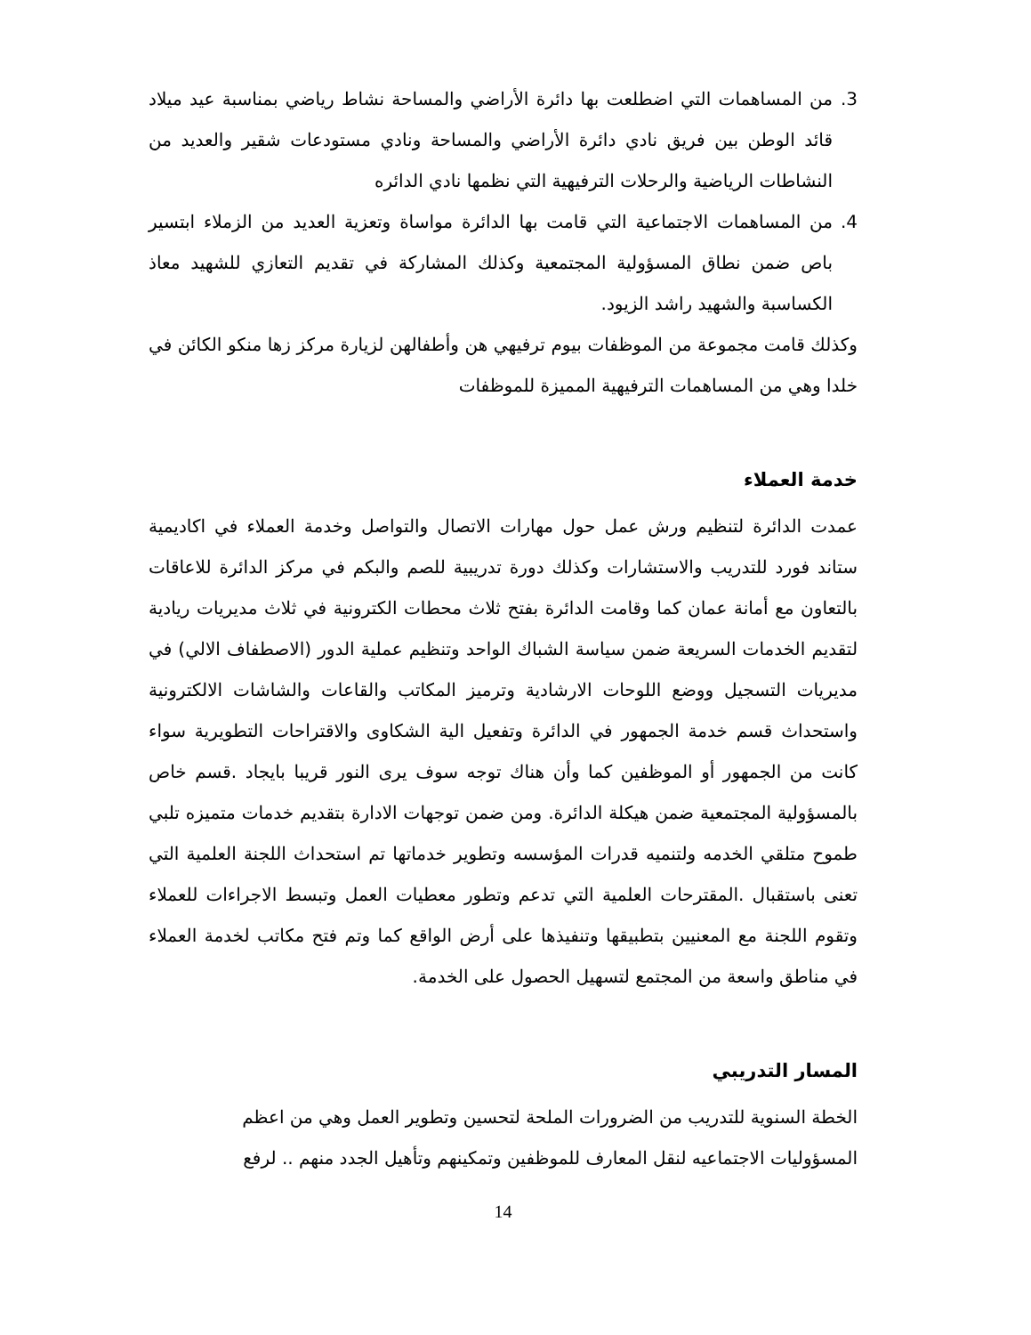3. من المساهمات التي اضطلعت بها دائرة الأراضي والمساحة نشاط رياضي بمناسبة عيد ميلاد قائد الوطن بين فريق نادي دائرة الأراضي والمساحة ونادي مستودعات شقير والعديد من النشاطات الرياضية والرحلات الترفيهية التي نظمها نادي الدائره
4. من المساهمات الاجتماعية التي قامت بها الدائرة مواساة وتعزية العديد من الزملاء ابتسير باص ضمن نطاق المسؤولية المجتمعية وكذلك المشاركة في تقديم التعازي للشهيد معاذ الكساسبة والشهيد راشد الزيود.
وكذلك قامت مجموعة من الموظفات بيوم ترفيهي هن وأطفالهن لزيارة مركز زها منكو الكائن في خلدا وهي من المساهمات الترفيهية المميزة للموظفات
خدمة العملاء
عمدت الدائرة لتنظيم ورش عمل حول مهارات الاتصال والتواصل وخدمة العملاء في اكاديمية ستاند فورد للتدريب والاستشارات وكذلك دورة تدريبية للصم والبكم في مركز الدائرة للاعاقات بالتعاون مع أمانة عمان كما وقامت الدائرة بفتح ثلاث محطات الكترونية في ثلاث مديريات ريادية لتقديم الخدمات السريعة ضمن سياسة الشباك الواحد وتنظيم عملية الدور (الاصطفاف الالي) في مديريات التسجيل ووضع اللوحات الارشادية وترميز المكاتب والقاعات والشاشات الالكترونية واستحداث قسم خدمة الجمهور في الدائرة وتفعيل الية الشكاوى والاقتراحات التطويرية سواء كانت من الجمهور أو الموظفين كما وأن هناك توجه سوف يرى النور قريبا بايجاد .قسم خاص بالمسؤولية المجتمعية ضمن هيكلة الدائرة. ومن ضمن توجهات الادارة بتقديم خدمات متميزه تلبي طموح متلقي الخدمه ولتنميه قدرات المؤسسه وتطوير خدماتها تم استحداث اللجنة العلمية التي تعنى باستقبال .المقترحات العلمية التي تدعم وتطور معطيات العمل وتبسط الاجراءات للعملاء وتقوم اللجنة مع المعنيين بتطبيقها وتنفيذها على أرض الواقع كما وتم فتح مكاتب لخدمة العملاء في مناطق واسعة من المجتمع لتسهيل الحصول على الخدمة.
المسار التدريبي
الخطة السنوية للتدريب من الضرورات الملحة لتحسين وتطوير العمل وهي من اعظم
المسؤوليات الاجتماعيه لنقل المعارف للموظفين وتمكينهم وتأهيل الجدد منهم .. لرفع
14